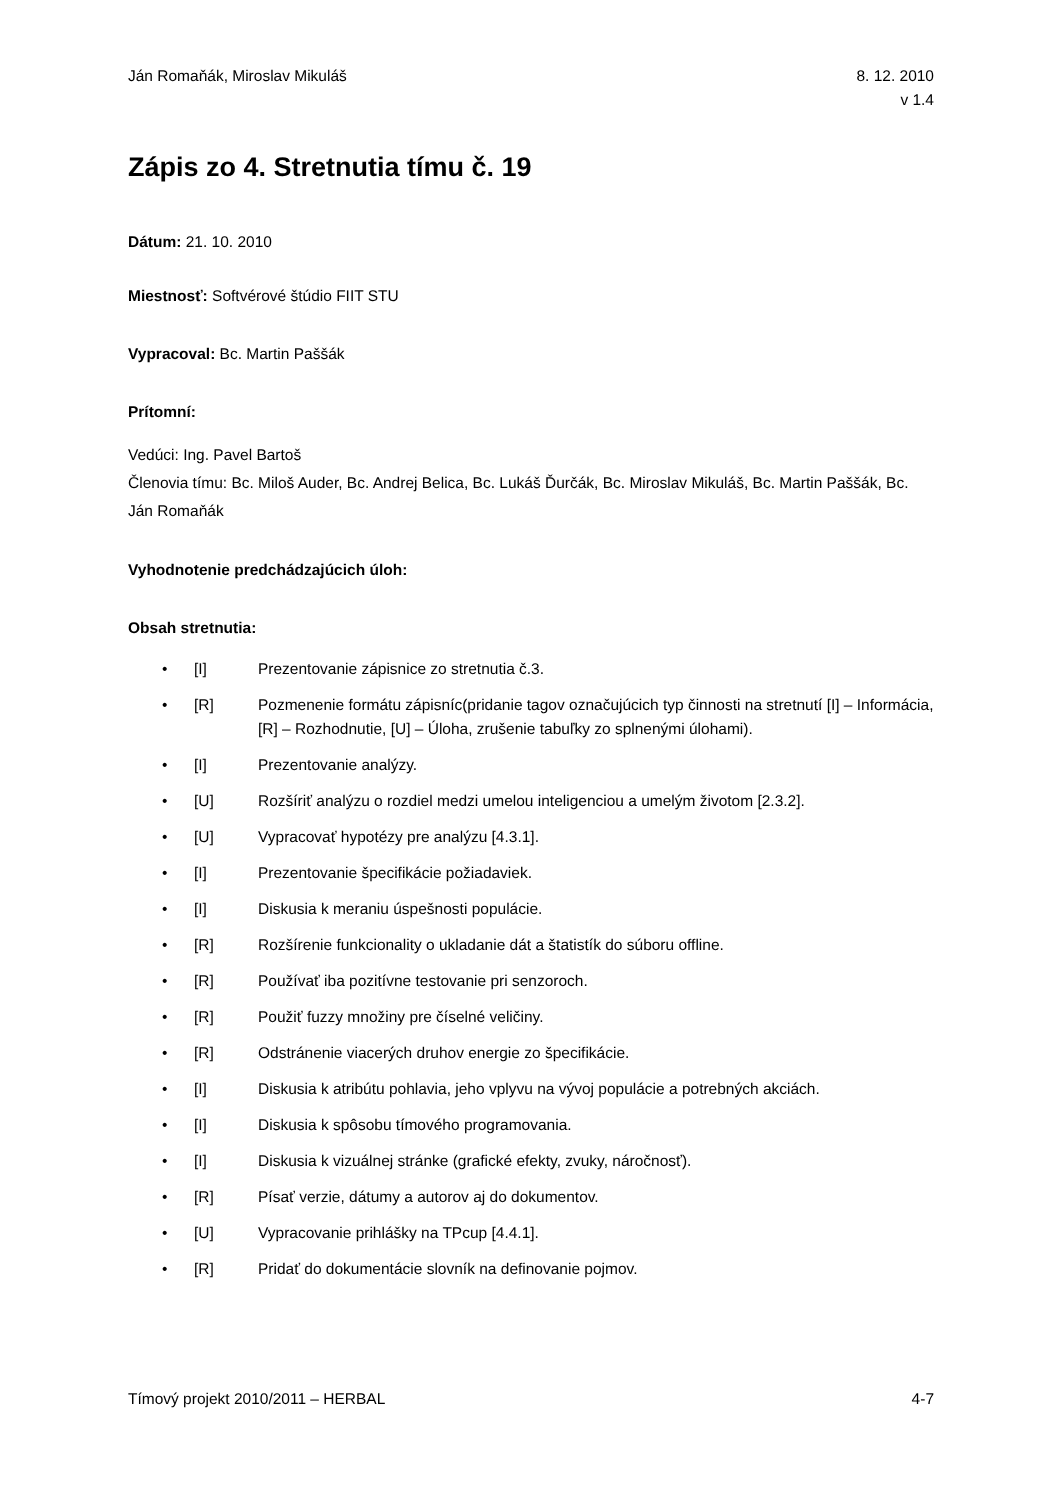Ján Romaňák, Miroslav Mikuláš 8. 12. 2010
v 1.4
Zápis zo 4. Stretnutia tímu č. 19
Dátum: 21. 10. 2010
Miestnosť: Softvérové štúdio FIIT STU
Vypracoval: Bc. Martin Paššák
Prítomní:
Vedúci: Ing. Pavel Bartoš
Členovia tímu: Bc. Miloš Auder, Bc. Andrej Belica, Bc. Lukáš Ďurčák, Bc. Miroslav Mikuláš, Bc. Martin Paššák, Bc. Ján Romaňák
Vyhodnotenie predchádzajúcich úloh:
Obsah stretnutia:
• [I] Prezentovanie zápisnice zo stretnutia č.3.
• [R] Pozmenenie formátu zápisníc(pridanie tagov označujúcich typ činnosti na stretnutí [I] – Informácia, [R] – Rozhodnutie, [U] – Úloha, zrušenie tabuľky zo splnenými úlohami).
• [I] Prezentovanie analýzy.
• [U] Rozšíriť analýzu o rozdiel medzi umelou inteligenciou a umelým životom [2.3.2].
• [U] Vypracovať hypotézy pre analýzu [4.3.1].
• [I] Prezentovanie špecifikácie požiadaviek.
• [I] Diskusia k meraniu úspešnosti populácie.
• [R] Rozšírenie funkcionality o ukladanie dát a štatistík do súboru offline.
• [R] Používať iba pozitívne testovanie pri senzoroch.
• [R] Použiť fuzzy množiny pre číselné veličiny.
• [R] Odstránenie viacerých druhov energie zo špecifikácie.
• [I] Diskusia k atribútu pohlavia, jeho vplyvu na vývoj populácie a potrebných akciách.
• [I] Diskusia k spôsobu tímového programovania.
• [I] Diskusia k vizuálnej stránke (grafické efekty, zvuky, náročnosť).
• [R] Písať verzie, dátumy a autorov aj do dokumentov.
• [U] Vypracovanie prihlášky na TPcup [4.4.1].
• [R] Pridať do dokumentácie slovník na definovanie pojmov.
Tímový projekt 2010/2011 – HERBAL 4-7